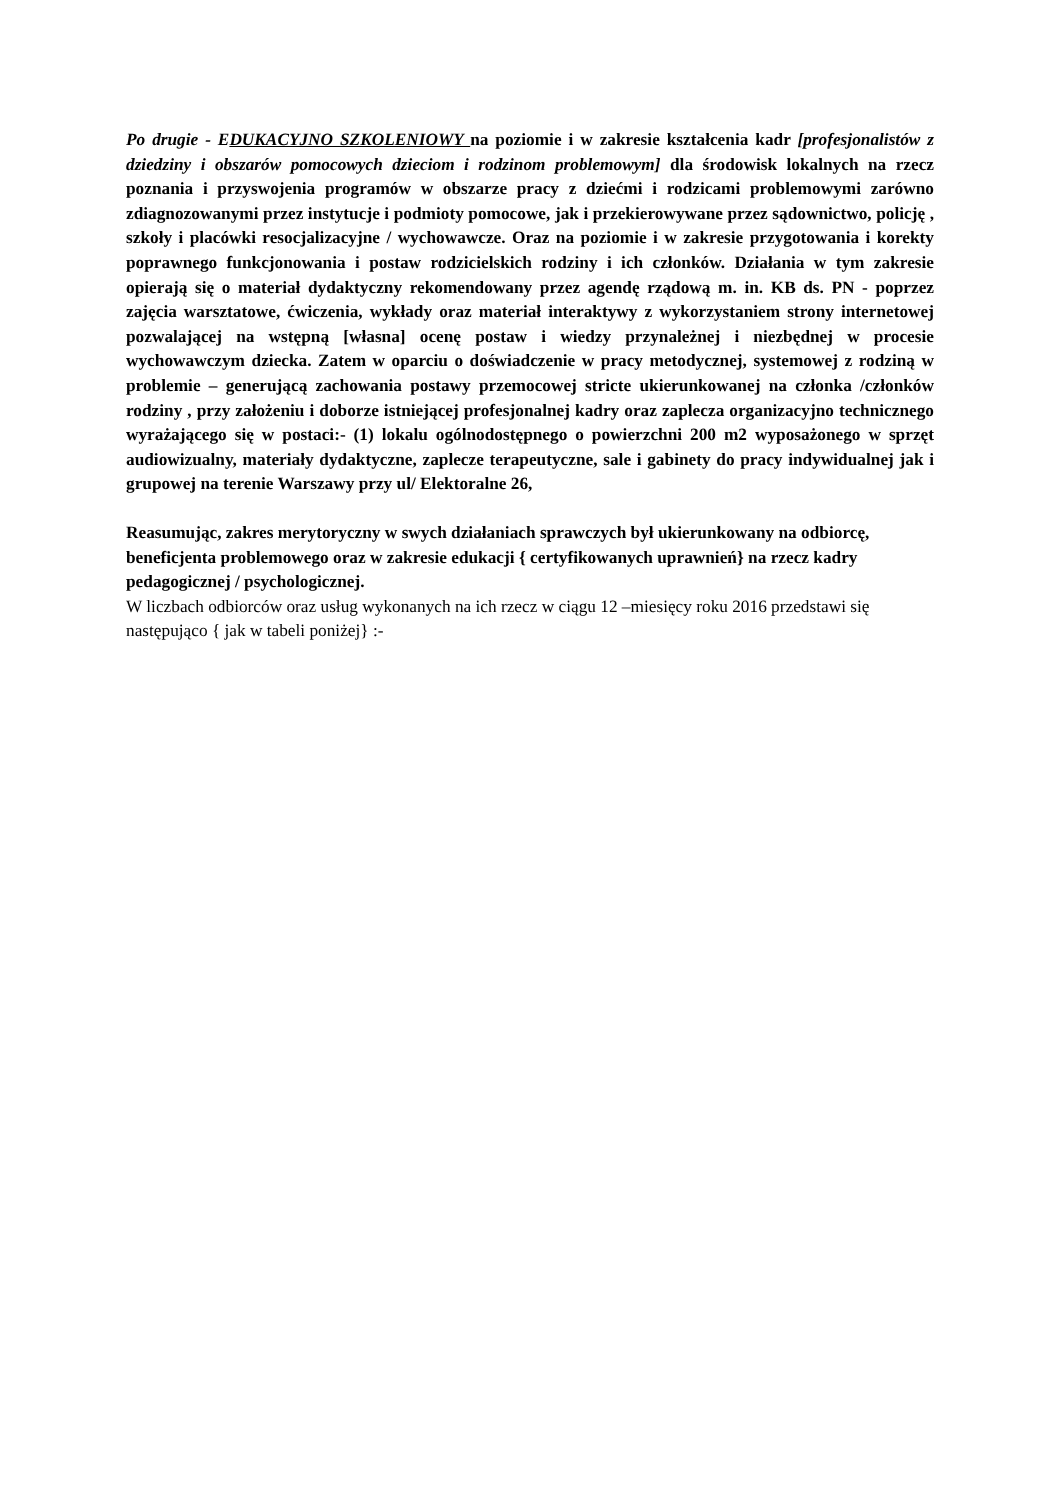Po drugie - EDUKACYJNO SZKOLENIOWY na poziomie i w zakresie kształcenia kadr [profesjonalistów z dziedziny i obszarów pomocowych dzieciom i rodzinom problemowym] dla środowisk lokalnych na rzecz poznania i przyswojenia programów w obszarze pracy z dziećmi i rodzicami problemowymi zarówno zdiagnozowanymi przez instytucje i podmioty pomocowe, jak i przekierowywane przez sądownictwo, policję , szkoły i placówki resocjalizacyjne / wychowawcze. Oraz na poziomie i w zakresie przygotowania i korekty poprawnego funkcjonowania i postaw rodzicielskich rodziny i ich członków. Działania w tym zakresie opierają się o materiał dydaktyczny rekomendowany przez agendę rządową m. in. KB ds. PN - poprzez zajęcia warsztatowe, ćwiczenia, wykłady oraz materiał interaktywy z wykorzystaniem strony internetowej pozwalającej na wstępną [własna] ocenę postaw i wiedzy przynależnej i niezbędnej w procesie wychowawczym dziecka. Zatem w oparciu o doświadczenie w pracy metodycznej, systemowej z rodziną w problemie – generującą zachowania postawy przemocowej stricte ukierunkowanej na członka /członków rodziny , przy założeniu i doborze istniejącej profesjonalnej kadry oraz zaplecza organizacyjno technicznego wyrażającego się w postaci:- (1) lokalu ogólnodostępnego o powierzchni 200 m2 wyposażonego w sprzęt audiowizualny, materiały dydaktyczne, zaplecze terapeutyczne, sale i gabinety do pracy indywidualnej jak i grupowej na terenie Warszawy przy ul/ Elektoralne 26,
Reasumując, zakres merytoryczny w swych działaniach sprawczych był ukierunkowany na odbiorcę, beneficjenta problemowego oraz w zakresie edukacji { certyfikowanych uprawnień} na rzecz kadry pedagogicznej / psychologicznej.
W liczbach odbiorców oraz usług wykonanych na ich rzecz w ciągu 12 –miesięcy roku 2016 przedstawi się następująco { jak w tabeli poniżej} :-